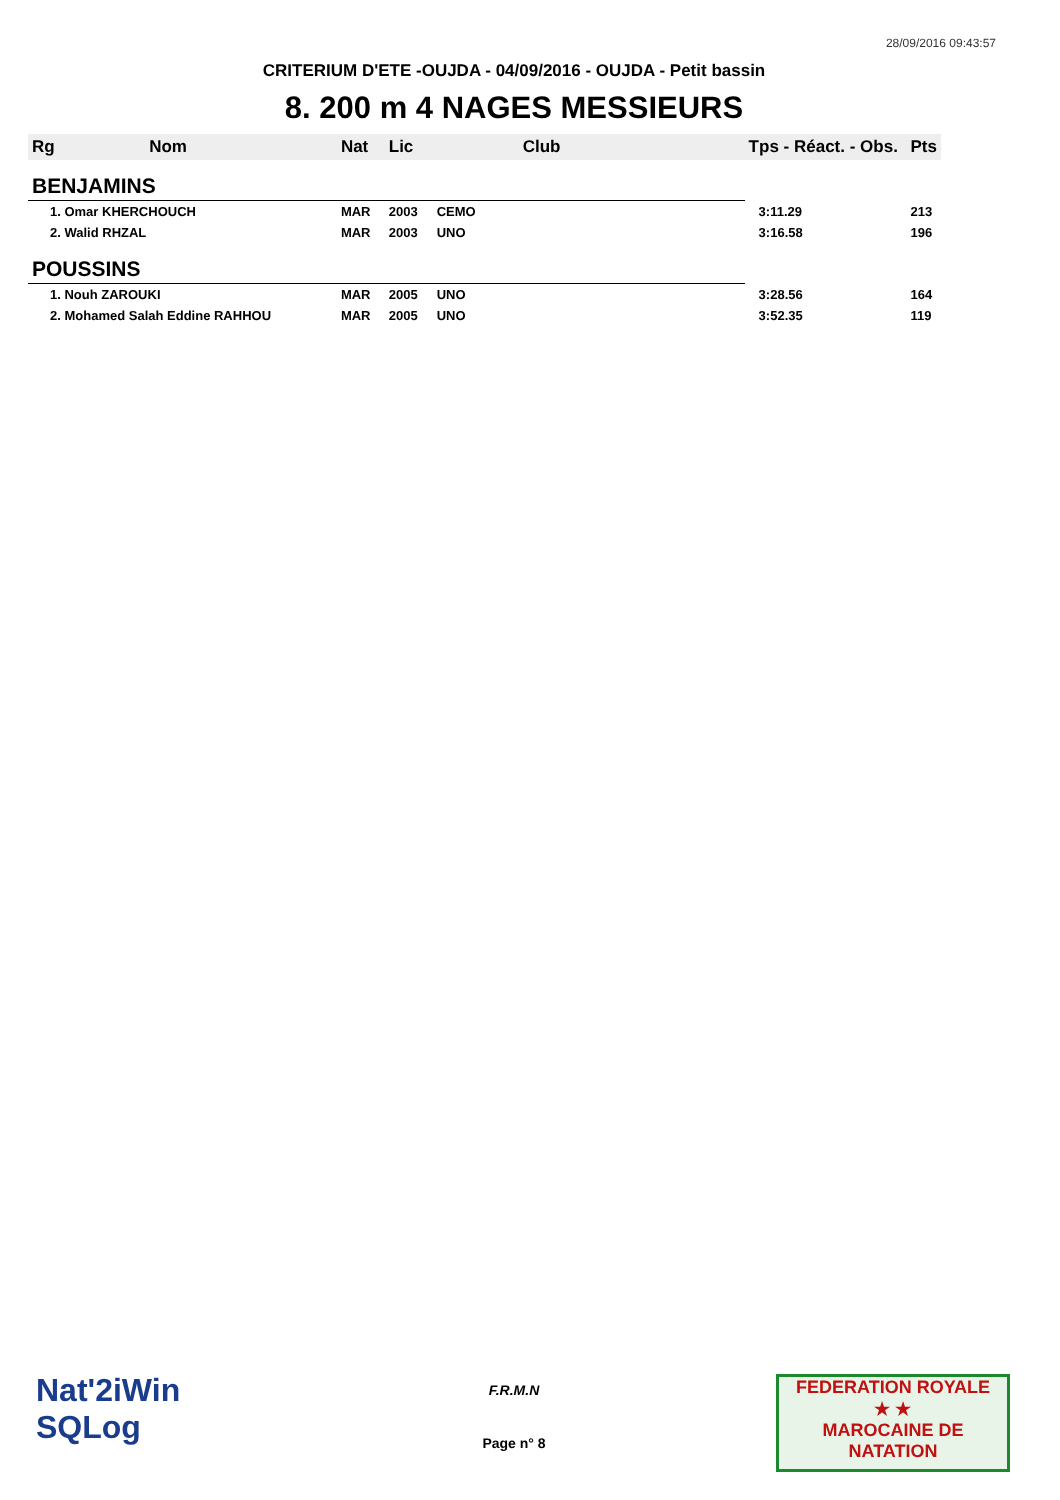28/09/2016 09:43:57
CRITERIUM D'ETE -OUJDA - 04/09/2016 - OUJDA - Petit bassin
8. 200 m 4 NAGES MESSIEURS
| Rg | Nom | Nat | Lic | Club | Tps - Réact. - Obs. | Pts |
| --- | --- | --- | --- | --- | --- | --- |
| BENJAMINS | | | | | | |
| 1. Omar KHERCHOUCH | | MAR | 2003 | CEMO | 3:11.29 | 213 |
| 2. Walid RHZAL | | MAR | 2003 | UNO | 3:16.58 | 196 |
| POUSSINS | | | | | | |
| 1. Nouh ZAROUKI | | MAR | 2005 | UNO | 3:28.56 | 164 |
| 2. Mohamed Salah Eddine RAHHOU | | MAR | 2005 | UNO | 3:52.35 | 119 |
Nat'2iWin
SQLog
F.R.M.N
Page n° 8
FEDERATION ROYALE
★ ★
MAROCAINE DE NATATION